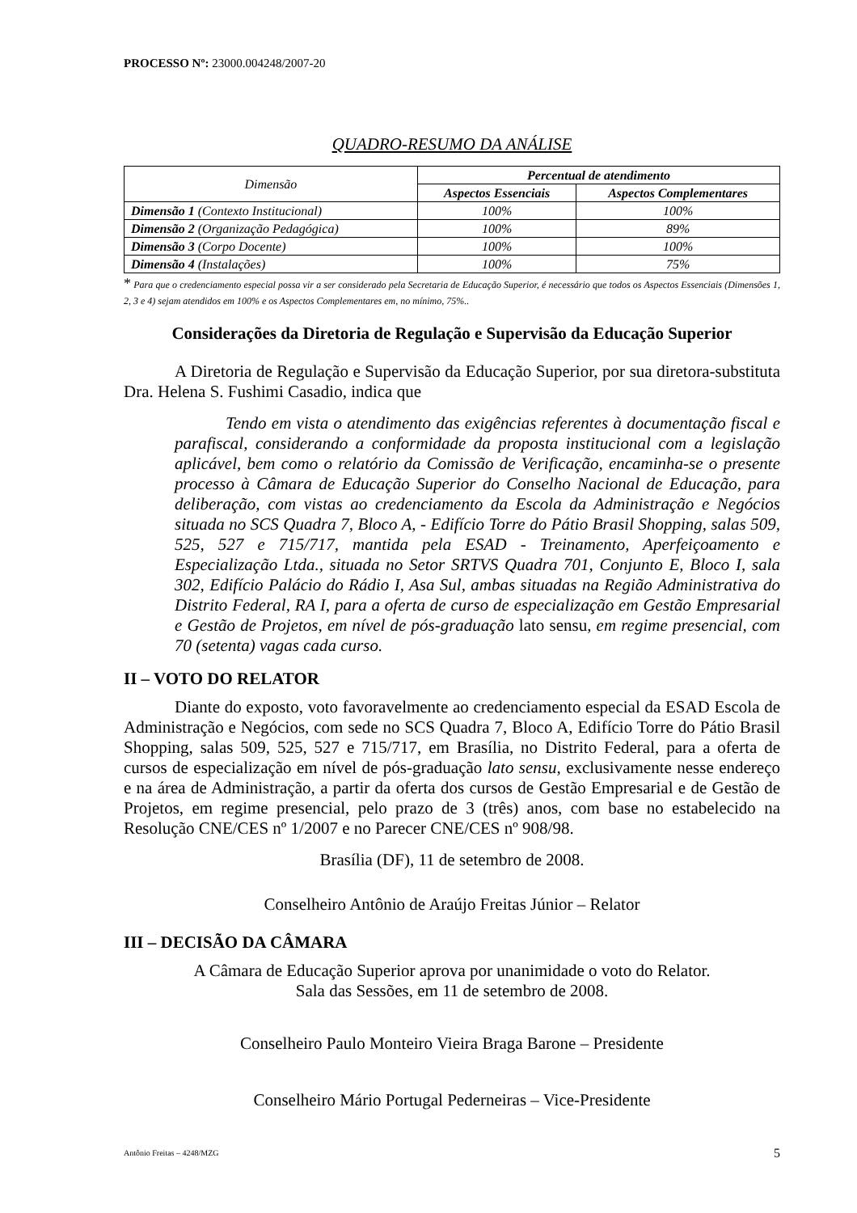PROCESSO Nº: 23000.004248/2007-20
QUADRO-RESUMO DA ANÁLISE
| Dimensão | Percentual de atendimento | |
| --- | --- | --- |
| | Aspectos Essenciais | Aspectos Complementares |
| Dimensão 1 (Contexto Institucional) | 100% | 100% |
| Dimensão 2 (Organização Pedagógica) | 100% | 89% |
| Dimensão 3 (Corpo Docente) | 100% | 100% |
| Dimensão 4 (Instalações) | 100% | 75% |
* Para que o credenciamento especial possa vir a ser considerado pela Secretaria de Educação Superior, é necessário que todos os Aspectos Essenciais (Dimensões 1, 2, 3 e 4) sejam atendidos em 100% e os Aspectos Complementares em, no mínimo, 75%..
Considerações da Diretoria de Regulação e Supervisão da Educação Superior
A Diretoria de Regulação e Supervisão da Educação Superior, por sua diretora-substituta Dra. Helena S. Fushimi Casadio, indica que
Tendo em vista o atendimento das exigências referentes à documentação fiscal e parafiscal, considerando a conformidade da proposta institucional com a legislação aplicável, bem como o relatório da Comissão de Verificação, encaminha-se o presente processo à Câmara de Educação Superior do Conselho Nacional de Educação, para deliberação, com vistas ao credenciamento da Escola da Administração e Negócios situada no SCS Quadra 7, Bloco A, - Edifício Torre do Pátio Brasil Shopping, salas 509, 525, 527 e 715/717, mantida pela ESAD - Treinamento, Aperfeiçoamento e Especialização Ltda., situada no Setor SRTVS Quadra 701, Conjunto E, Bloco I, sala 302, Edifício Palácio do Rádio I, Asa Sul, ambas situadas na Região Administrativa do Distrito Federal, RA I, para a oferta de curso de especialização em Gestão Empresarial e Gestão de Projetos, em nível de pós-graduação lato sensu, em regime presencial, com 70 (setenta) vagas cada curso.
II – VOTO DO RELATOR
Diante do exposto, voto favoravelmente ao credenciamento especial da ESAD Escola de Administração e Negócios, com sede no SCS Quadra 7, Bloco A, Edifício Torre do Pátio Brasil Shopping, salas 509, 525, 527 e 715/717, em Brasília, no Distrito Federal, para a oferta de cursos de especialização em nível de pós-graduação lato sensu, exclusivamente nesse endereço e na área de Administração, a partir da oferta dos cursos de Gestão Empresarial e de Gestão de Projetos, em regime presencial, pelo prazo de 3 (três) anos, com base no estabelecido na Resolução CNE/CES nº 1/2007 e no Parecer CNE/CES nº 908/98.
Brasília (DF), 11 de setembro de 2008.
Conselheiro Antônio de Araújo Freitas Júnior – Relator
III – DECISÃO DA CÂMARA
A Câmara de Educação Superior aprova por unanimidade o voto do Relator.
Sala das Sessões, em 11 de setembro de 2008.
Conselheiro Paulo Monteiro Vieira Braga Barone – Presidente
Conselheiro Mário Portugal Pederneiras – Vice-Presidente
Antônio Freitas – 4248/MZG 5